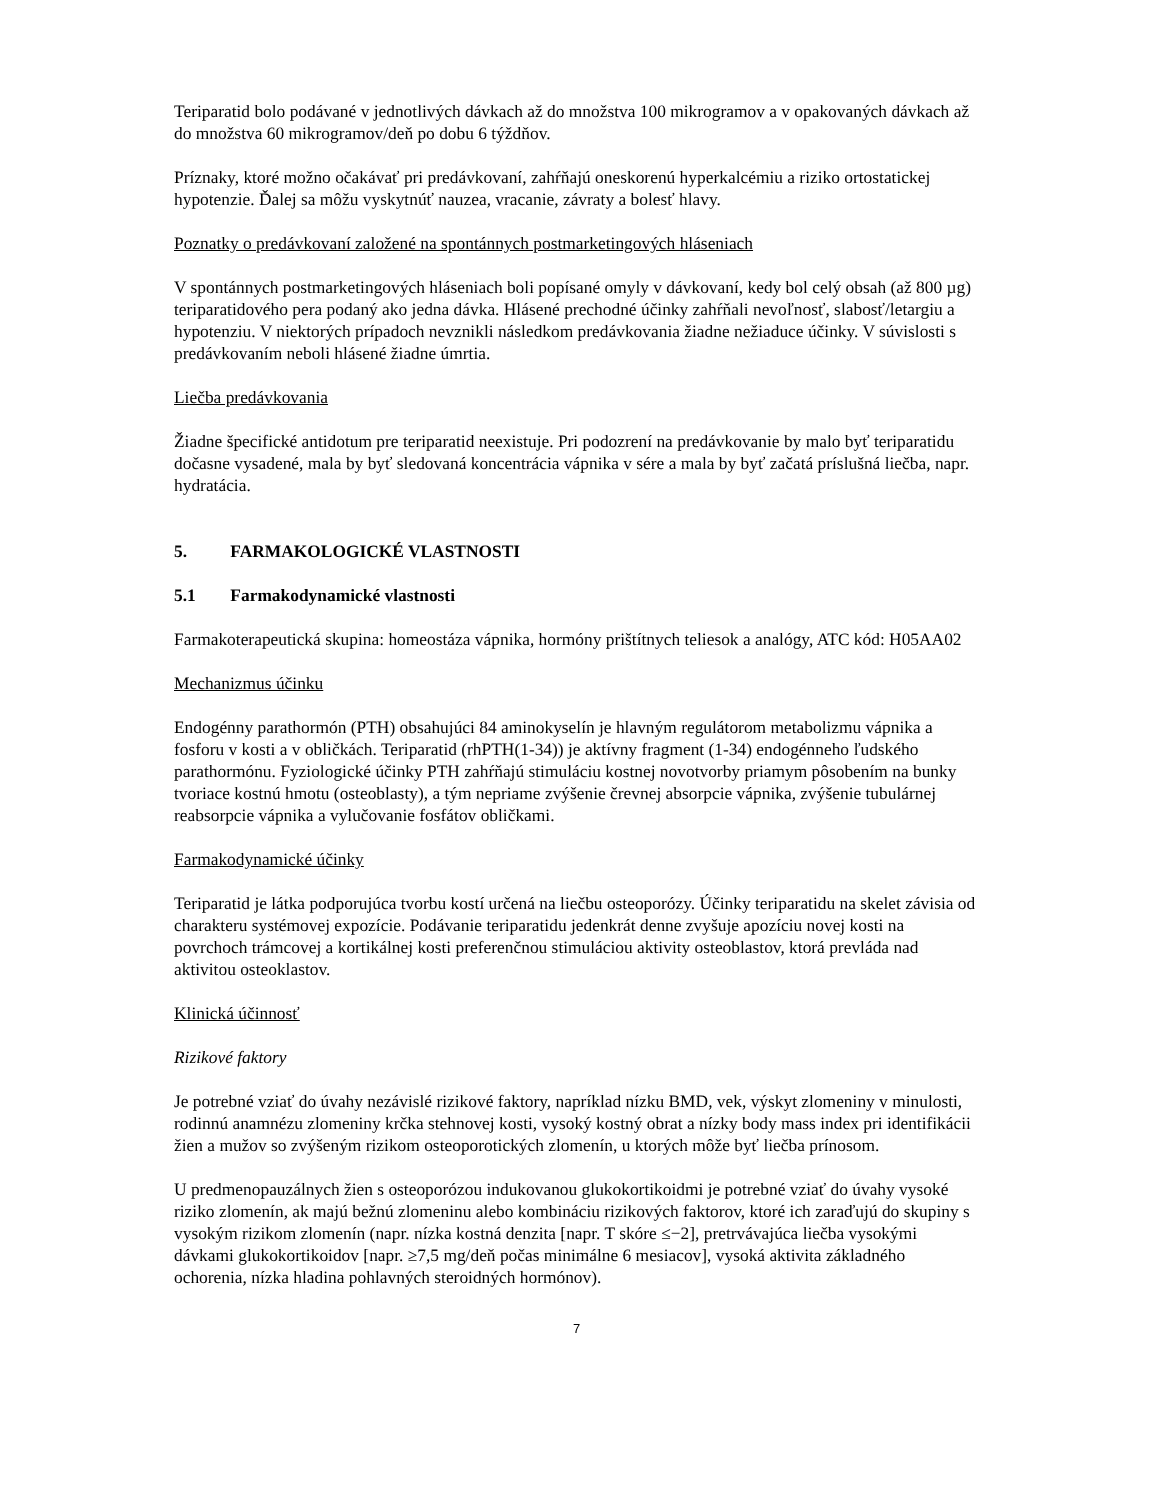Teriparatid bolo podávané v jednotlivých dávkach až do množstva 100 mikrogramov a v opakovaných dávkach až do množstva 60 mikrogramov/deň po dobu 6 týždňov.
Príznaky, ktoré možno očakávať pri predávkovaní, zahŕňajú oneskorenú hyperkalcémiu a riziko ortostatickej hypotenzie. Ďalej sa môžu vyskytnúť nauzea, vracanie, závraty a bolesť hlavy.
Poznatky o predávkovaní založené na spontánnych postmarketingových hláseniach
V spontánnych postmarketingových hláseniach boli popísané omyly v dávkovaní, kedy bol celý obsah (až 800 µg) teriparatidového pera podaný ako jedna dávka. Hlásené prechodné účinky zahŕňali nevoľnosť, slabosť/letargiu a hypotenziu. V niektorých prípadoch nevznikli následkom predávkovania žiadne nežiaduce účinky. V súvislosti s predávkovaním neboli hlásené žiadne úmrtia.
Liečba predávkovania
Žiadne špecifické antidotum pre teriparatid neexistuje. Pri podozrení na predávkovanie by malo byť teriparatidu dočasne vysadené, mala by byť sledovaná koncentrácia vápnika v sére a mala by byť začatá príslušná liečba, napr. hydratácia.
5. FARMAKOLOGICKÉ VLASTNOSTI
5.1 Farmakodynamické vlastnosti
Farmakoterapeutická skupina: homeostáza vápnika, hormóny prištítnych teliesok a analógy, ATC kód: H05AA02
Mechanizmus účinku
Endogénny parathormón (PTH) obsahujúci 84 aminokyselín je hlavným regulátorom metabolizmu vápnika a fosforu v kosti a v obličkách. Teriparatid (rhPTH(1-34)) je aktívny fragment (1-34) endogénneho ľudského parathormónu. Fyziologické účinky PTH zahŕňajú stimuláciu kostnej novotvorby priamym pôsobením na bunky tvoriace kostnú hmotu (osteoblasty), a tým nepriame zvýšenie črevnej absorpcie vápnika, zvýšenie tubulárnej reabsorpcie vápnika a vylučovanie fosfátov obličkami.
Farmakodynamické účinky
Teriparatid je látka podporujúca tvorbu kostí určená na liečbu osteoporózy. Účinky teriparatidu na skelet závisia od charakteru systémovej expozície. Podávanie teriparatidu jedenkrát denne zvyšuje apozíciu novej kosti na povrchoch trámcovej a kortikálnej kosti preferenčnou stimuláciou aktivity osteoblastov, ktorá prevláda nad aktivitou osteoklastov.
Klinická účinnosť
Rizikové faktory
Je potrebné vziať do úvahy nezávislé rizikové faktory, napríklad nízku BMD, vek, výskyt zlomeniny v minulosti, rodinnú anamnézu zlomeniny krčka stehnovej kosti, vysoký kostný obrat a nízky body mass index pri identifikácii žien a mužov so zvýšeným rizikom osteoporotických zlomenín, u ktorých môže byť liečba prínosom.
U predmenopauzálnych žien s osteoporózou indukovanou glukokortikoidmi je potrebné vziať do úvahy vysoké riziko zlomenín, ak majú bežnú zlomeninu alebo kombináciu rizikových faktorov, ktoré ich zaraďujú do skupiny s vysokým rizikom zlomenín (napr. nízka kostná denzita [napr. T skóre ≤−2], pretrvávajúca liečba vysokými dávkami glukokortikoidov [napr. ≥7,5 mg/deň počas minimálne 6 mesiacov], vysoká aktivita základného ochorenia, nízka hladina pohlavných steroidných hormónov).
7